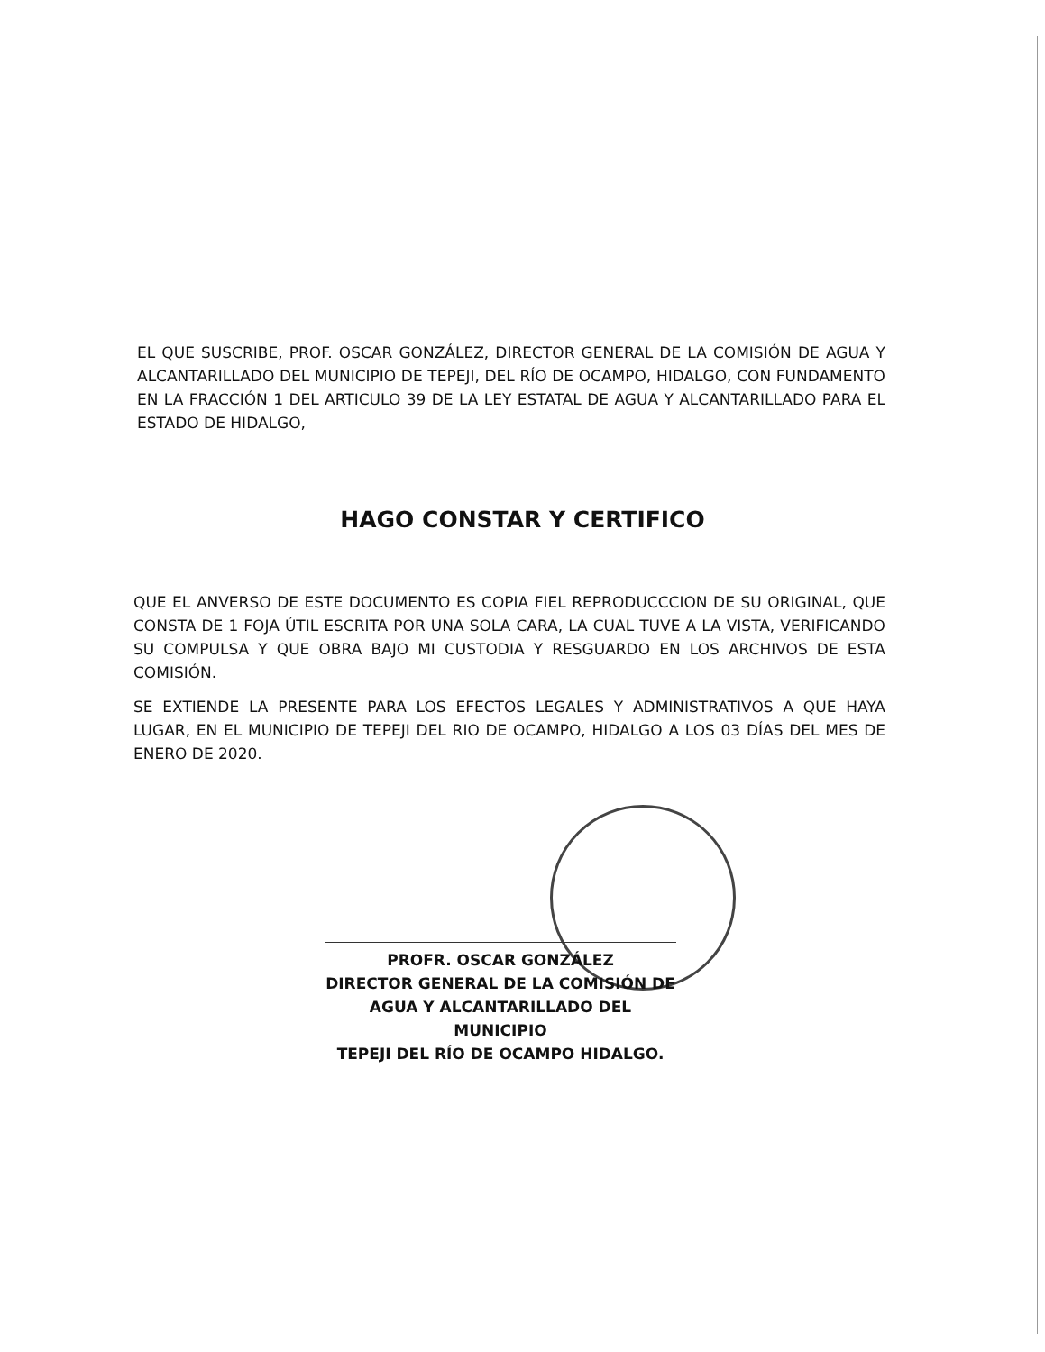EL QUE SUSCRIBE, PROF. OSCAR GONZÁLEZ, DIRECTOR GENERAL DE LA COMISIÓN DE AGUA Y ALCANTARILLADO DEL MUNICIPIO DE TEPEJI, DEL RÍO DE OCAMPO, HIDALGO, CON FUNDAMENTO EN LA FRACCIÓN 1 DEL ARTICULO 39 DE LA LEY ESTATAL DE AGUA Y ALCANTARILLADO PARA EL ESTADO DE HIDALGO,
HAGO CONSTAR Y CERTIFICO
QUE EL ANVERSO DE ESTE DOCUMENTO ES COPIA FIEL REPRODUCCCION DE SU ORIGINAL, QUE CONSTA DE 1 FOJA ÚTIL ESCRITA POR UNA SOLA CARA, LA CUAL TUVE A LA VISTA, VERIFICANDO SU COMPULSA Y QUE OBRA BAJO MI CUSTODIA Y RESGUARDO EN LOS ARCHIVOS DE ESTA COMISIÓN.
SE EXTIENDE LA PRESENTE PARA LOS EFECTOS LEGALES Y ADMINISTRATIVOS A QUE HAYA LUGAR, EN EL MUNICIPIO DE TEPEJI DEL RIO DE OCAMPO, HIDALGO A LOS 03 DÍAS DEL MES DE ENERO DE 2020.
PROFR. OSCAR GONZÁLEZ
DIRECTOR GENERAL DE LA COMISIÓN DE
AGUA Y ALCANTARILLADO DEL MUNICIPIO
TEPEJI DEL RÍO DE OCAMPO HIDALGO.